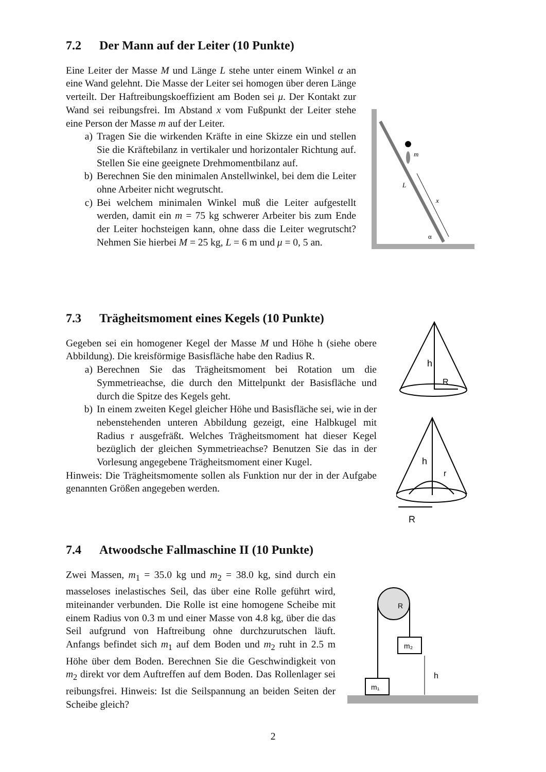7.2 Der Mann auf der Leiter (10 Punkte)
Eine Leiter der Masse M und Länge L stehe unter einem Winkel α an eine Wand gelehnt. Die Masse der Leiter sei homogen über deren Länge verteilt. Der Haftreibungskoeffizient am Boden sei μ. Der Kontakt zur Wand sei reibungsfrei. Im Abstand x vom Fußpunkt der Leiter stehe eine Person der Masse m auf der Leiter.
a) Tragen Sie die wirkenden Kräfte in eine Skizze ein und stellen Sie die Kräftebilanz in vertikaler und horizontaler Richtung auf. Stellen Sie eine geeignete Drehmomentbilanz auf.
b) Berechnen Sie den minimalen Anstellwinkel, bei dem die Leiter ohne Arbeiter nicht wegrutscht.
c) Bei welchem minimalen Winkel muß die Leiter aufgestellt werden, damit ein m = 75 kg schwerer Arbeiter bis zum Ende der Leiter hochsteigen kann, ohne dass die Leiter wegrutscht? Nehmen Sie hierbei M = 25 kg, L = 6 m und μ = 0, 5 an.
m
L
x
α
7.3 Trägheitsmoment eines Kegels (10 Punkte)
Gegeben sei ein homogener Kegel der Masse M und Höhe h (siehe obere Abbildung). Die kreisförmige Basisfläche habe den Radius R.
a) Berechnen Sie das Trägheitsmoment bei Rotation um die Symmetrieachse, die durch den Mittelpunkt der Basisfläche und durch die Spitze des Kegels geht.
b) In einem zweiten Kegel gleicher Höhe und Basisfläche sei, wie in der nebenstehenden unteren Abbildung gezeigt, eine Halbkugel mit Radius r ausgefräßt. Welches Trägheitsmoment hat dieser Kegel bezüglich der gleichen Symmetrieachse? Benutzen Sie das in der Vorlesung angegebene Trägheitsmoment einer Kugel.
Hinweis: Die Trägheitsmomente sollen als Funktion nur der in der Aufgabe genannten Größen angegeben werden.
h
R
h
r
R
7.4 Atwoodsche Fallmaschine II (10 Punkte)
Zwei Massen, m<sub>1</sub> = 35.0 kg und m<sub>2</sub> = 38.0 kg, sind durch ein masseloses inelastisches Seil, das über eine Rolle geführt wird, miteinander verbunden. Die Rolle ist eine homogene Scheibe mit einem Radius von 0.3 m und einer Masse von 4.8 kg, über die das Seil aufgrund von Haftreibung ohne durchzurutschen läuft. Anfangs befindet sich m<sub>1</sub> auf dem Boden und m<sub>2</sub> ruht in 2.5 m Höhe über dem Boden. Berechnen Sie die Geschwindigkeit von m<sub>2</sub> direkt vor dem Auftreffen auf dem Boden. Das Rollenlager sei reibungsfrei. Hinweis: Ist die Seilspannung an beiden Seiten der Scheibe gleich?
R
m₂
m₁
h
2